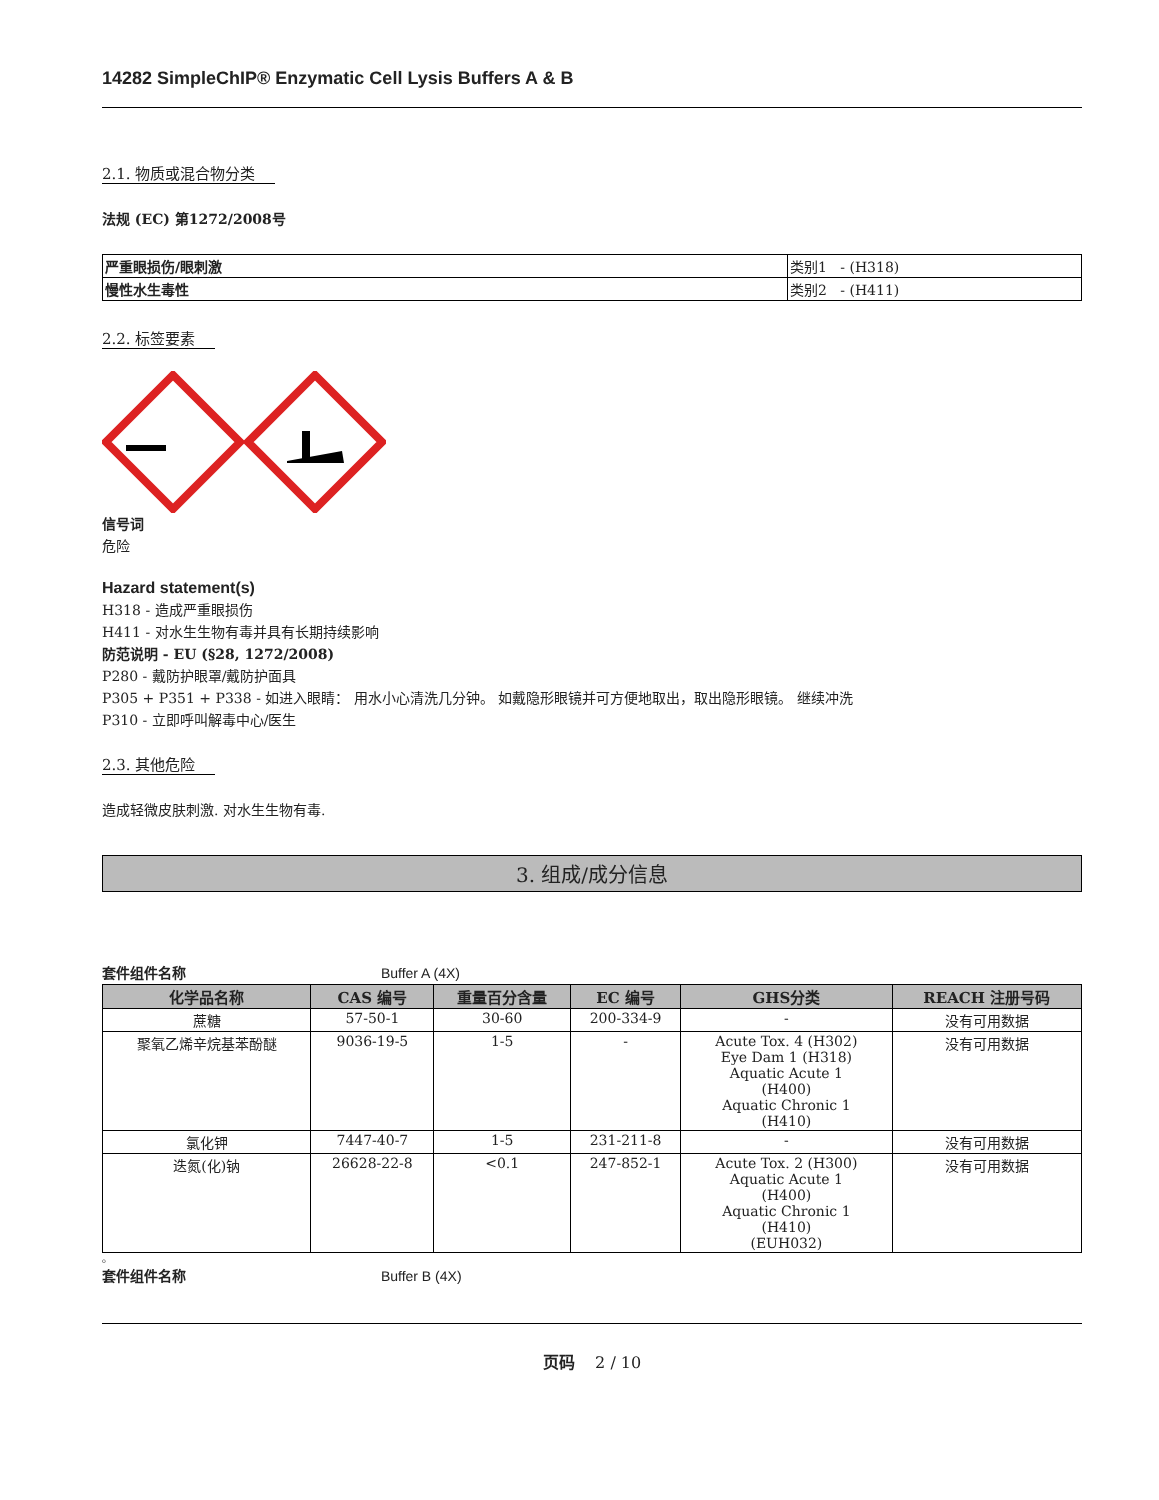14282 SimpleChIP® Enzymatic Cell Lysis Buffers A & B
2.1. 物质或混合物分类
法规 (EC) 第1272/2008号
| 严重眼损伤/眼刺激 | 类别1 - (H318) |
| 慢性水生毒性 | 类别2 - (H411) |
2.2. 标签要素
信号词
危险
Hazard statement(s)
H318 - 造成严重眼损伤
H411 - 对水生生物有毒并具有长期持续影响
防范说明 - EU (§28, 1272/2008)
P280 - 戴防护眼罩/戴防护面具
P305 + P351 + P338 - 如进入眼睛： 用水小心清洗几分钟。 如戴隐形眼镜并可方便地取出，取出隐形眼镜。 继续冲洗
P310 - 立即呼叫解毒中心/医生
2.3. 其他危险
造成轻微皮肤刺激. 对水生生物有毒.
3. 组成/成分信息
套件组件名称 Buffer A (4X)
| 化学品名称 | CAS 编号 | 重量百分含量 | EC 编号 | GHS分类 | REACH 注册号码 |
| --- | --- | --- | --- | --- | --- |
| 蔗糖 | 57-50-1 | 30-60 | 200-334-9 | - | 没有可用数据 |
| 聚氧乙烯辛烷基苯酚醚 | 9036-19-5 | 1-5 | - | Acute Tox. 4 (H302) Eye Dam 1 (H318) Aquatic Acute 1 (H400) Aquatic Chronic 1 (H410) | 没有可用数据 |
| 氯化钾 | 7447-40-7 | 1-5 | 231-211-8 | - | 没有可用数据 |
| 迭氮(化)钠 | 26628-22-8 | <0.1 | 247-852-1 | Acute Tox. 2 (H300) Aquatic Acute 1 (H400) Aquatic Chronic 1 (H410) (EUH032) | 没有可用数据 |
。
套件组件名称 Buffer B (4X)
页码 2 / 10